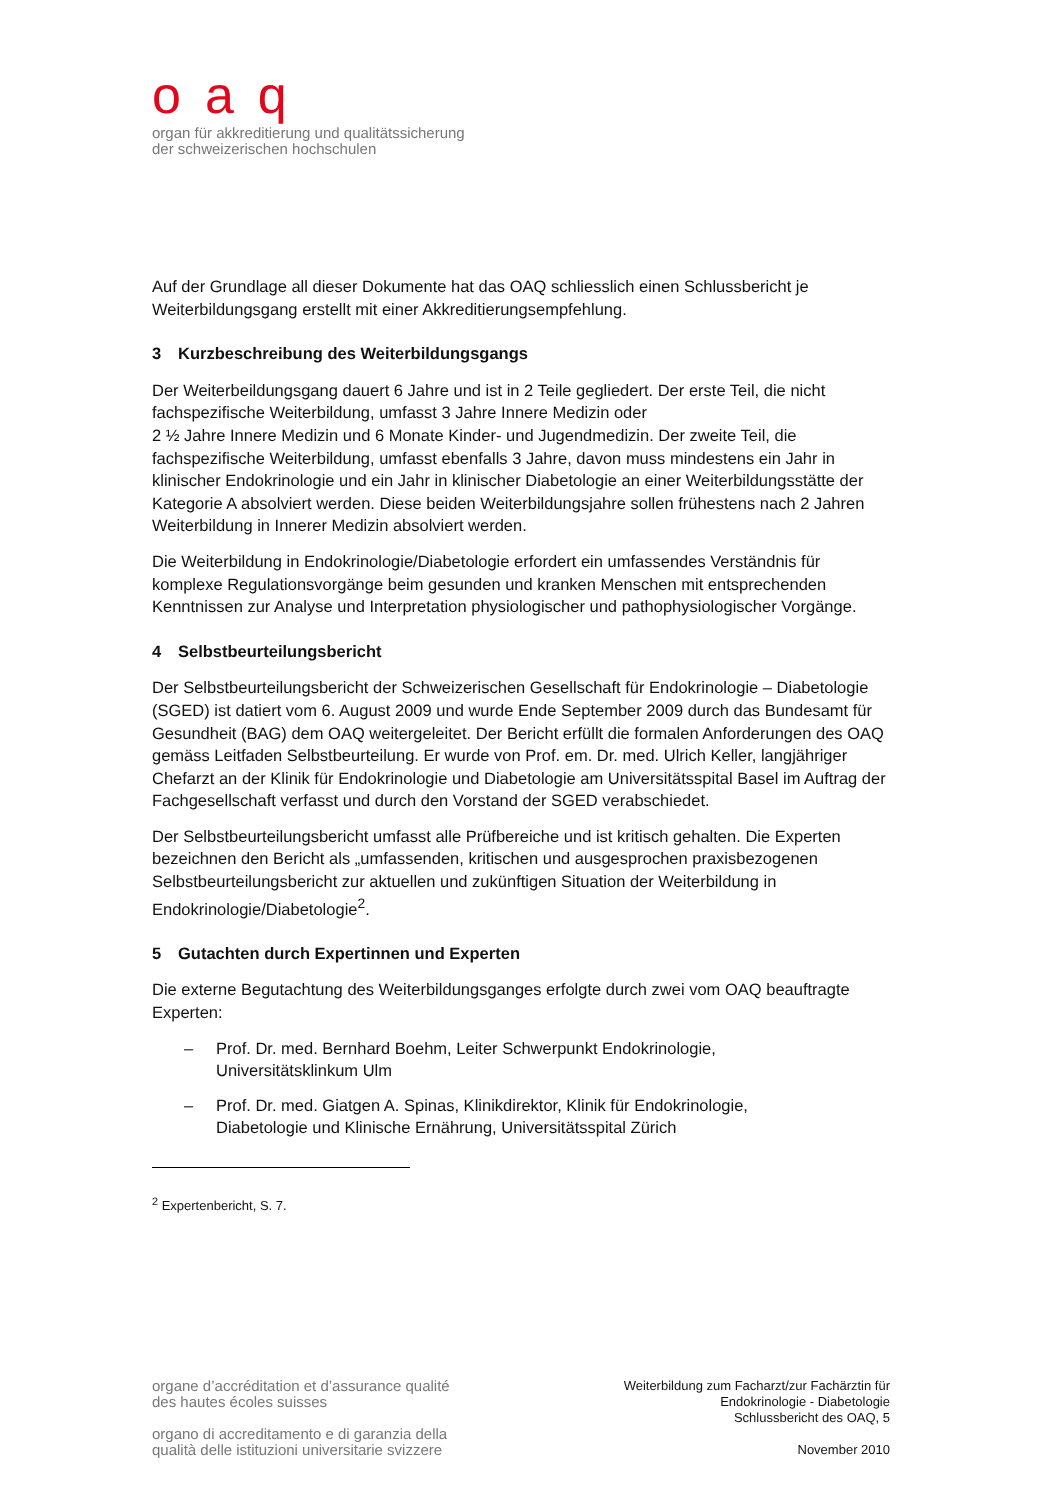oaq
organ für akkreditierung und qualitätssicherung
der schweizerischen hochschulen
Auf der Grundlage all dieser Dokumente hat das OAQ schliesslich einen Schlussbericht je Weiterbildungsgang erstellt mit einer Akkreditierungsempfehlung.
3 Kurzbeschreibung des Weiterbildungsgangs
Der Weiterbeildungsgang dauert 6 Jahre und ist in 2 Teile gegliedert. Der erste Teil, die nicht fachspezifische Weiterbildung, umfasst 3 Jahre Innere Medizin oder
2 ½ Jahre Innere Medizin und 6 Monate Kinder- und Jugendmedizin. Der zweite Teil, die fachspezifische Weiterbildung, umfasst ebenfalls 3 Jahre, davon muss mindestens ein Jahr in klinischer Endokrinologie und ein Jahr in klinischer Diabetologie an einer Weiterbildungs­stätte der Kategorie A absolviert werden. Diese beiden Weiterbildungsjahre sollen frühe­stens nach 2 Jahren Weiterbildung in Innerer Medizin absolviert werden.
Die Weiterbildung in Endokrinologie/Diabetologie erfordert ein umfassendes Verständnis für komplexe Regulationsvorgänge beim gesunden und kranken Menschen mit entsprechenden Kenntnissen zur Analyse und Interpretation physiologischer und pathophysiologischer Vor­gänge.
4 Selbstbeurteilungsbericht
Der Selbstbeurteilungsbericht der Schweizerischen Gesellschaft für Endokrinologie – Diabetologie (SGED) ist datiert vom 6. August 2009 und wurde Ende September 2009 durch das Bundesamt für Gesundheit (BAG) dem OAQ weitergeleitet. Der Bericht erfüllt die forma­len Anforderungen des OAQ gemäss Leitfaden Selbstbeurteilung. Er wurde von Prof. em. Dr. med. Ulrich Keller, langjähriger Chefarzt an der Klinik für Endokrinologie und Diabetolo­gie am Universitätsspital Basel im Auftrag der Fachgesellschaft verfasst und durch den Vor­stand der SGED verabschiedet.
Der Selbstbeurteilungsbericht umfasst alle Prüfbereiche und ist kritisch gehalten. Die Exper­ten bezeichnen den Bericht als „umfassenden, kritischen und ausgesprochen praxisbezoge­nen Selbstbeurteilungsbericht zur aktuellen und zukünftigen Situation der Weiterbildung in Endokrinologie/Diabetologie<sup>2</sup>.
5 Gutachten durch Expertinnen und Experten
Die externe Begutachtung des Weiterbildungsganges erfolgte durch zwei vom OAQ beauf­tragte Experten:
– Prof. Dr. med. Bernhard Boehm, Leiter Schwerpunkt Endokrinologie,
Universitätsklinkum Ulm
– Prof. Dr. med. Giatgen A. Spinas, Klinikdirektor, Klinik für Endokrinologie,
Diabetologie und Klinische Ernährung, Universitätsspital Zürich
<sup>2</sup> Expertenbericht, S. 7.
organe d’accréditation et d’assurance qualité
des hautes écoles suisses
organo di accreditamento e di garanzia della
qualità delle istituzioni universitarie svizzere
Weiterbildung zum Facharzt/zur Fachärztin für
Endokrinologie - Diabetologie
Schlussbericht des OAQ, 5
November 2010